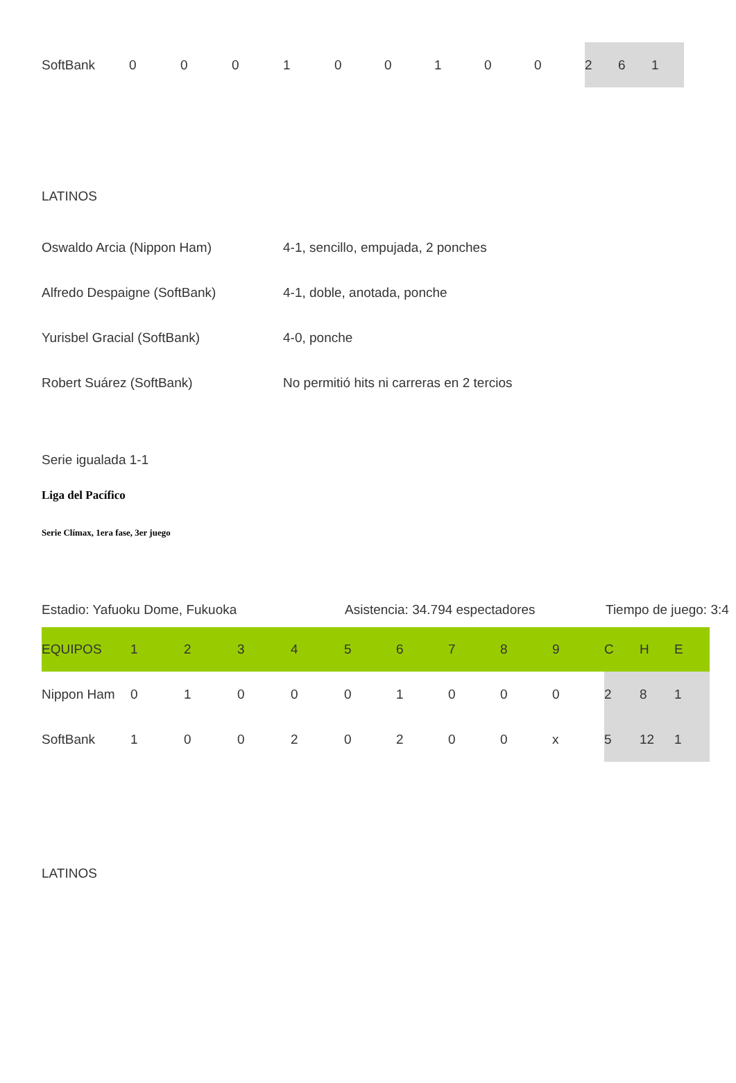| SoftBank | 0 | 0 | 0 | 1 | 0 | 0 | 1 | 0 | 0 | 2 | 6 | 1 |
LATINOS
| Oswaldo Arcia (Nippon Ham) | 4-1, sencillo, empujada, 2 ponches |
| Alfredo Despaigne (SoftBank) | 4-1, doble, anotada, ponche |
| Yurisbel Gracial (SoftBank) | 4-0, ponche |
| Robert Suárez (SoftBank) | No permitió hits ni carreras en 2 tercios |
Serie igualada 1-1
Liga del Pacífico
Serie Clímax, 1era fase, 3er juego
Estadio: Yafuoku Dome, Fukuoka Asistencia: 34.794 espectadores Tiempo de juego: 3:4
| EQUIPOS | 1 | 2 | 3 | 4 | 5 | 6 | 7 | 8 | 9 | C | H | E |
| --- | --- | --- | --- | --- | --- | --- | --- | --- | --- | --- | --- | --- |
| Nippon Ham | 0 | 1 | 0 | 0 | 0 | 1 | 0 | 0 | 0 | 2 | 8 | 1 |
| SoftBank | 1 | 0 | 0 | 2 | 0 | 2 | 0 | 0 | x | 5 | 12 | 1 |
LATINOS